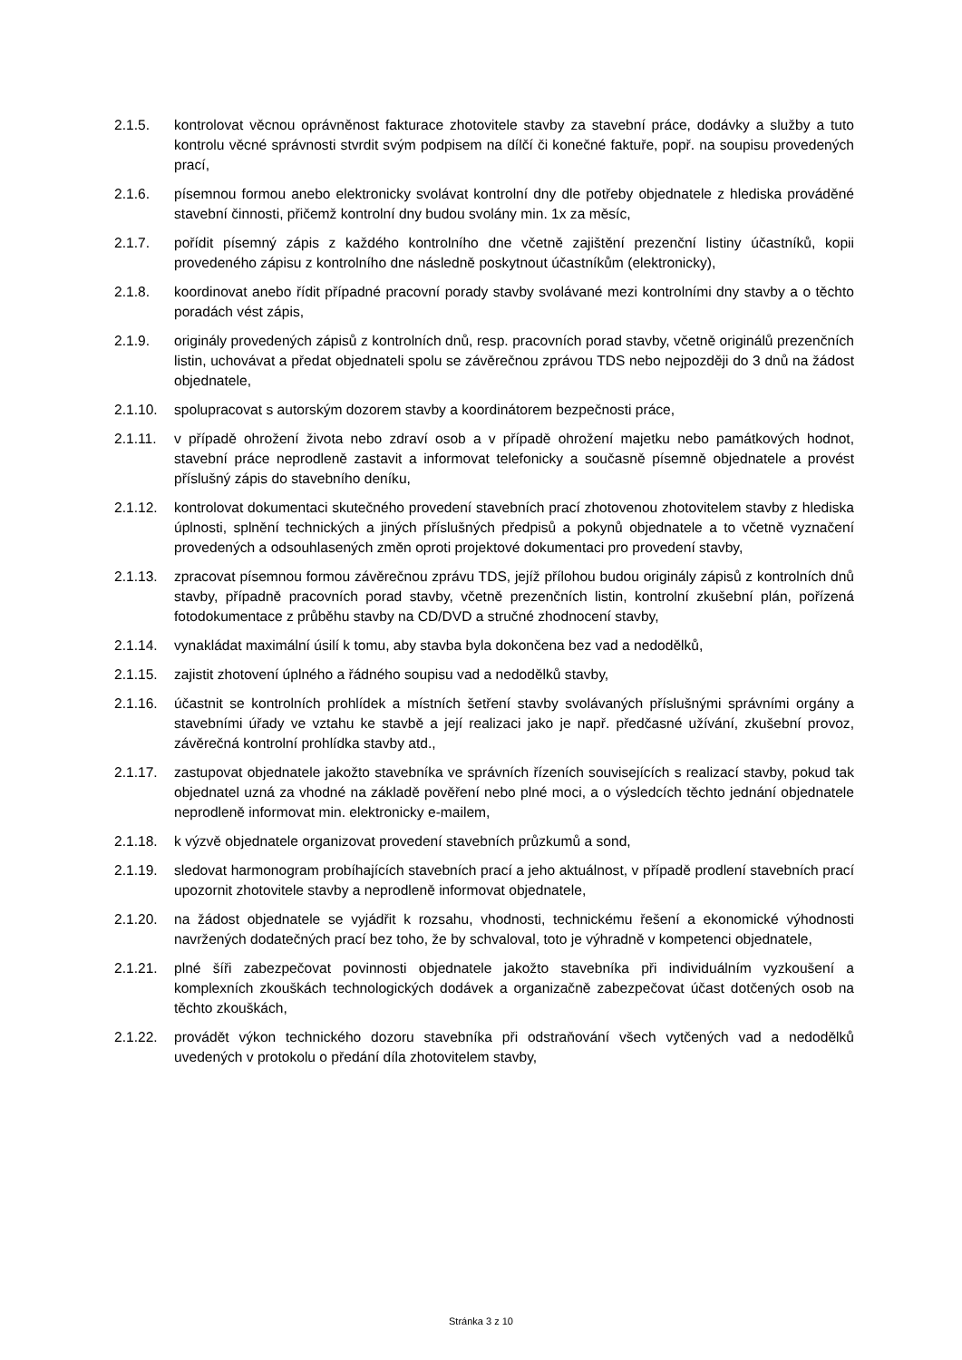2.1.5. kontrolovat věcnou oprávněnost fakturace zhotovitele stavby za stavební práce, dodávky a služby a tuto kontrolu věcné správnosti stvrdit svým podpisem na dílčí či konečné faktuře, popř. na soupisu provedených prací,
2.1.6. písemnou formou anebo elektronicky svolávat kontrolní dny dle potřeby objednatele z hlediska prováděné stavební činnosti, přičemž kontrolní dny budou svolány min. 1x za měsíc,
2.1.7. pořídit písemný zápis z každého kontrolního dne včetně zajištění prezenční listiny účastníků, kopii provedeného zápisu z kontrolního dne následně poskytnout účastníkům (elektronicky),
2.1.8. koordinovat anebo řídit případné pracovní porady stavby svolávané mezi kontrolními dny stavby a o těchto poradách vést zápis,
2.1.9. originály provedených zápisů z kontrolních dnů, resp. pracovních porad stavby, včetně originálů prezenčních listin, uchovávat a předat objednateli spolu se závěrečnou zprávou TDS nebo nejpozději do 3 dnů na žádost objednatele,
2.1.10. spolupracovat s autorským dozorem stavby a koordinátorem bezpečnosti práce,
2.1.11. v případě ohrožení života nebo zdraví osob a v případě ohrožení majetku nebo památkových hodnot, stavební práce neprodleně zastavit a informovat telefonicky a současně písemně objednatele a provést příslušný zápis do stavebního deníku,
2.1.12. kontrolovat dokumentaci skutečného provedení stavebních prací zhotovenou zhotovitelem stavby z hlediska úplnosti, splnění technických a jiných příslušných předpisů a pokynů objednatele a to včetně vyznačení provedených a odsouhlasených změn oproti projektové dokumentaci pro provedení stavby,
2.1.13. zpracovat písemnou formou závěrečnou zprávu TDS, jejíž přílohou budou originály zápisů z kontrolních dnů stavby, případně pracovních porad stavby, včetně prezenčních listin, kontrolní zkušební plán, pořízená fotodokumentace z průběhu stavby na CD/DVD a stručné zhodnocení stavby,
2.1.14. vynakládat maximální úsilí k tomu, aby stavba byla dokončena bez vad a nedodělků,
2.1.15. zajistit zhotovení úplného a řádného soupisu vad a nedodělků stavby,
2.1.16. účastnit se kontrolních prohlídek a místních šetření stavby svolávaných příslušnými správními orgány a stavebními úřady ve vztahu ke stavbě a její realizaci jako je např. předčasné užívání, zkušební provoz, závěrečná kontrolní prohlídka stavby atd.,
2.1.17. zastupovat objednatele jakožto stavebníka ve správních řízeních souvisejících s realizací stavby, pokud tak objednatel uzná za vhodné na základě pověření nebo plné moci, a o výsledcích těchto jednání objednatele neprodleně informovat min. elektronicky e-mailem,
2.1.18. k výzvě objednatele organizovat provedení stavebních průzkumů a sond,
2.1.19. sledovat harmonogram probíhajících stavebních prací a jeho aktuálnost, v případě prodlení stavebních prací upozornit zhotovitele stavby a neprodleně informovat objednatele,
2.1.20. na žádost objednatele se vyjádřit k rozsahu, vhodnosti, technickému řešení a ekonomické výhodnosti navržených dodatečných prací bez toho, že by schvaloval, toto je výhradně v kompetenci objednatele,
2.1.21. plné šíři zabezpečovat povinnosti objednatele jakožto stavebníka při individuálním vyzkoušení a komplexních zkouškách technologických dodávek a organizačně zabezpečovat účast dotčených osob na těchto zkouškách,
2.1.22. provádět výkon technického dozoru stavebníka při odstraňování všech vytčených vad a nedodělků uvedených v protokolu o předání díla zhotovitelem stavby,
Stránka 3 z 10